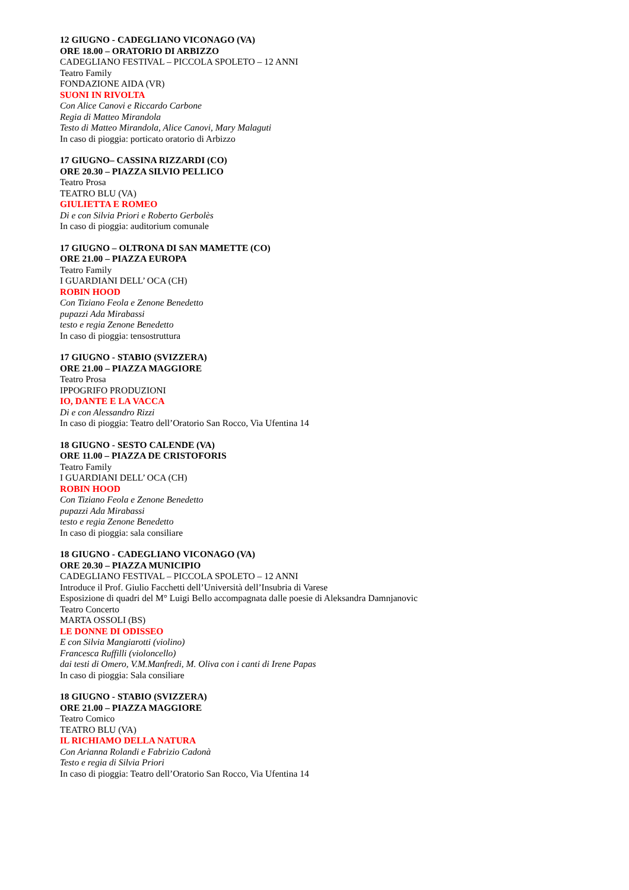12 GIUGNO - CADEGLIANO VICONAGO (VA)
ORE 18.00 – ORATORIO DI ARBIZZO
CADEGLIANO FESTIVAL – PICCOLA SPOLETO – 12 ANNI
Teatro Family
FONDAZIONE AIDA (VR)
SUONI IN RIVOLTA
Con Alice Canovi e Riccardo Carbone
Regia di Matteo Mirandola
Testo di Matteo Mirandola, Alice Canovi, Mary Malaguti
In caso di pioggia: porticato oratorio di Arbizzo
17 GIUGNO– CASSINA RIZZARDI (CO)
ORE 20.30 – PIAZZA SILVIO PELLICO
Teatro Prosa
TEATRO BLU (VA)
GIULIETTA E ROMEO
Di e con Silvia Priori e Roberto Gerbolès
In caso di pioggia: auditorium comunale
17 GIUGNO – OLTRONA DI SAN MAMETTE (CO)
ORE 21.00 – PIAZZA EUROPA
Teatro Family
I GUARDIANI DELL’ OCA (CH)
ROBIN HOOD
Con Tiziano Feola e Zenone Benedetto
pupazzi Ada Mirabassi
testo e regia Zenone Benedetto
In caso di pioggia: tensostruttura
17 GIUGNO - STABIO (SVIZZERA)
ORE 21.00 – PIAZZA MAGGIORE
Teatro Prosa
IPPOGRIFO PRODUZIONI
IO, DANTE E LA VACCA
Di e con Alessandro Rizzi
In caso di pioggia: Teatro dell’Oratorio San Rocco, Via Ufentina 14
18 GIUGNO - SESTO CALENDE (VA)
ORE 11.00 – PIAZZA DE CRISTOFORIS
Teatro Family
I GUARDIANI DELL’ OCA (CH)
ROBIN HOOD
Con Tiziano Feola e Zenone Benedetto
pupazzi Ada Mirabassi
testo e regia Zenone Benedetto
In caso di pioggia: sala consiliare
18 GIUGNO - CADEGLIANO VICONAGO (VA)
ORE 20.30 – PIAZZA MUNICIPIO
CADEGLIANO FESTIVAL – PICCOLA SPOLETO – 12 ANNI
Introduce il Prof. Giulio Facchetti dell’Università dell’Insubria di Varese
Esposizione di quadri del M° Luigi Bello accompagnata dalle poesie di Aleksandra Damnjanovic
Teatro Concerto
MARTA OSSOLI (BS)
LE DONNE DI ODISSEO
E con Silvia Mangiarotti (violino)
Francesca Ruffilli (violoncello)
dai testi di Omero, V.M.Manfredi, M. Oliva con i canti di Irene Papas
In caso di pioggia: Sala consiliare
18 GIUGNO - STABIO (SVIZZERA)
ORE 21.00 – PIAZZA MAGGIORE
Teatro Comico
TEATRO BLU (VA)
IL RICHIAMO DELLA NATURA
Con Arianna Rolandi e Fabrizio Cadonà
Testo e regia di Silvia Priori
In caso di pioggia: Teatro dell’Oratorio San Rocco, Via Ufentina 14